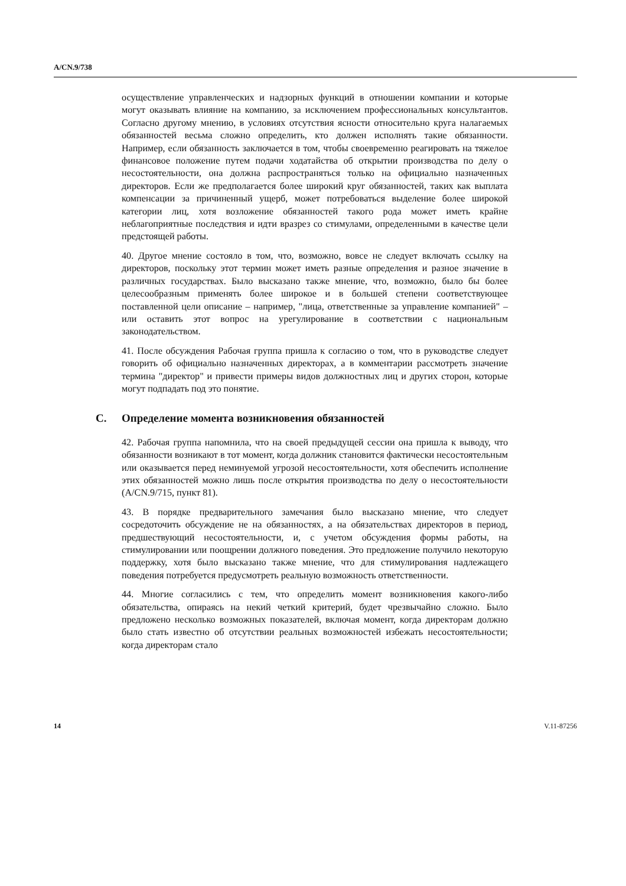A/CN.9/738
осуществление управленческих и надзорных функций в отношении компании и которые могут оказывать влияние на компанию, за исключением профессиональных консультантов. Согласно другому мнению, в условиях отсутствия ясности относительно круга налагаемых обязанностей весьма сложно определить, кто должен исполнять такие обязанности. Например, если обязанность заключается в том, чтобы своевременно реагировать на тяжелое финансовое положение путем подачи ходатайства об открытии производства по делу о несостоятельности, она должна распространяться только на официально назначенных директоров. Если же предполагается более широкий круг обязанностей, таких как выплата компенсации за причиненный ущерб, может потребоваться выделение более широкой категории лиц, хотя возложение обязанностей такого рода может иметь крайне неблагоприятные последствия и идти вразрез со стимулами, определенными в качестве цели предстоящей работы.
40. Другое мнение состояло в том, что, возможно, вовсе не следует включать ссылку на директоров, поскольку этот термин может иметь разные определения и разное значение в различных государствах. Было высказано также мнение, что, возможно, было бы более целесообразным применять более широкое и в большей степени соответствующее поставленной цели описание – например, "лица, ответственные за управление компанией" – или оставить этот вопрос на урегулирование в соответствии с национальным законодательством.
41. После обсуждения Рабочая группа пришла к согласию о том, что в руководстве следует говорить об официально назначенных директорах, а в комментарии рассмотреть значение термина "директор" и привести примеры видов должностных лиц и других сторон, которые могут подпадать под это понятие.
C. Определение момента возникновения обязанностей
42. Рабочая группа напомнила, что на своей предыдущей сессии она пришла к выводу, что обязанности возникают в тот момент, когда должник становится фактически несостоятельным или оказывается перед неминуемой угрозой несостоятельности, хотя обеспечить исполнение этих обязанностей можно лишь после открытия производства по делу о несостоятельности (A/CN.9/715, пункт 81).
43. В порядке предварительного замечания было высказано мнение, что следует сосредоточить обсуждение не на обязанностях, а на обязательствах директоров в период, предшествующий несостоятельности, и, с учетом обсуждения формы работы, на стимулировании или поощрении должного поведения. Это предложение получило некоторую поддержку, хотя было высказано также мнение, что для стимулирования надлежащего поведения потребуется предусмотреть реальную возможность ответственности.
44. Многие согласились с тем, что определить момент возникновения какого-либо обязательства, опираясь на некий четкий критерий, будет чрезвычайно сложно. Было предложено несколько возможных показателей, включая момент, когда директорам должно было стать известно об отсутствии реальных возможностей избежать несостоятельности; когда директорам стало
14 V.11-87256